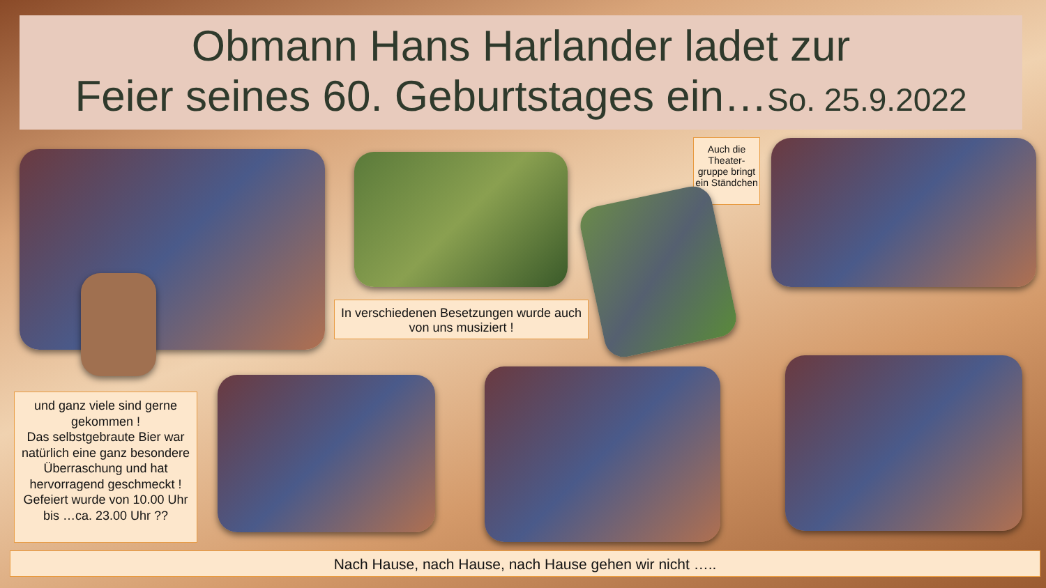Obmann Hans Harlander ladet zur
Feier seines 60. Geburtstages ein…So. 25.9.2022
Auch die Theater-gruppe bringt ein Ständchen
In verschiedenen Besetzungen wurde auch von uns musiziert !
und ganz viele sind gerne gekommen !
Das selbstgebraute Bier war natürlich eine ganz besondere Überraschung und hat hervorragend geschmeckt !
Gefeiert wurde von 10.00 Uhr bis …ca. 23.00 Uhr ??
Nach Hause, nach Hause, nach Hause gehen wir nicht …..